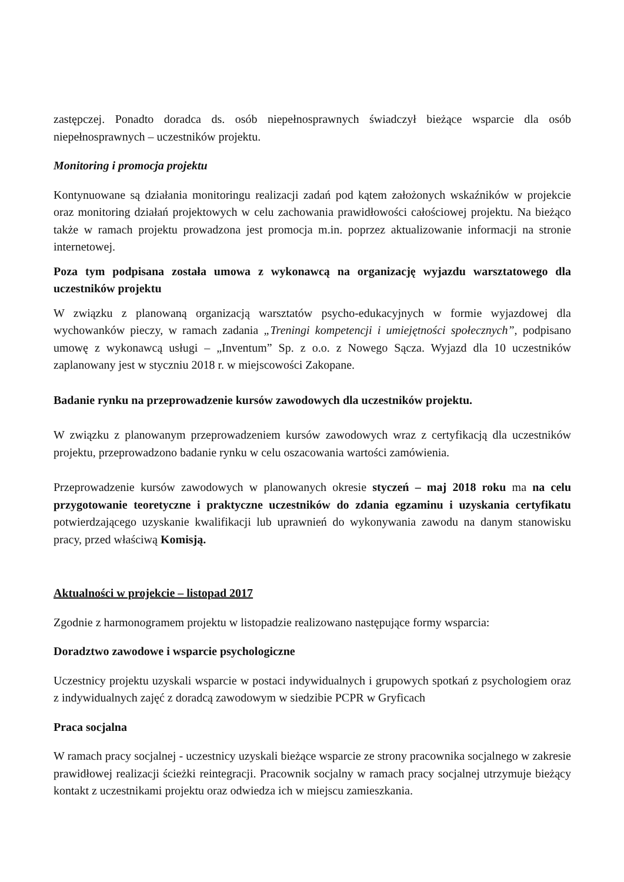zastępczej. Ponadto doradca ds. osób niepełnosprawnych świadczył bieżące wsparcie dla osób niepełnosprawnych – uczestników projektu.
Monitoring i promocja projektu
Kontynuowane są działania monitoringu realizacji zadań pod kątem założonych wskaźników w projekcie oraz monitoring działań projektowych w celu zachowania prawidłowości całościowej projektu. Na bieżąco także w ramach projektu prowadzona jest promocja m.in. poprzez aktualizowanie informacji na stronie internetowej.
Poza tym podpisana została umowa z wykonawcą na organizację wyjazdu warsztatowego dla uczestników projektu
W związku z planowaną organizacją warsztatów psycho-edukacyjnych w formie wyjazdowej dla wychowanków pieczy, w ramach zadania „Treningi kompetencji i umiejętności społecznych”, podpisano umowę z wykonawcą usługi – „Inventum” Sp. z o.o. z Nowego Sącza. Wyjazd dla 10 uczestników zaplanowany jest w styczniu 2018 r. w miejscowości Zakopane.
Badanie rynku na przeprowadzenie kursów zawodowych dla uczestników projektu.
W związku z planowanym przeprowadzeniem kursów zawodowych wraz z certyfikacją dla uczestników projektu, przeprowadzono badanie rynku w celu oszacowania wartości zamówienia.
Przeprowadzenie kursów zawodowych w planowanych okresie styczeń – maj 2018 roku ma na celu przygotowanie teoretyczne i praktyczne uczestników do zdania egzaminu i uzyskania certyfikatu potwierdzającego uzyskanie kwalifikacji lub uprawnień do wykonywania zawodu na danym stanowisku pracy, przed właściwą Komisją.
Aktualności w projekcie – listopad 2017
Zgodnie z harmonogramem projektu w listopadzie realizowano następujące formy wsparcia:
Doradztwo zawodowe i wsparcie psychologiczne
Uczestnicy projektu uzyskali wsparcie w postaci indywidualnych i grupowych spotkań z psychologiem oraz z indywidualnych zajęć z doradcą zawodowym w siedzibie PCPR w Gryficach
Praca socjalna
W ramach pracy socjalnej - uczestnicy uzyskali bieżące wsparcie ze strony pracownika socjalnego w zakresie prawidłowej realizacji ścieżki reintegracji. Pracownik socjalny w ramach pracy socjalnej utrzymuje bieżący kontakt z uczestnikami projektu oraz odwiedza ich w miejscu zamieszkania.